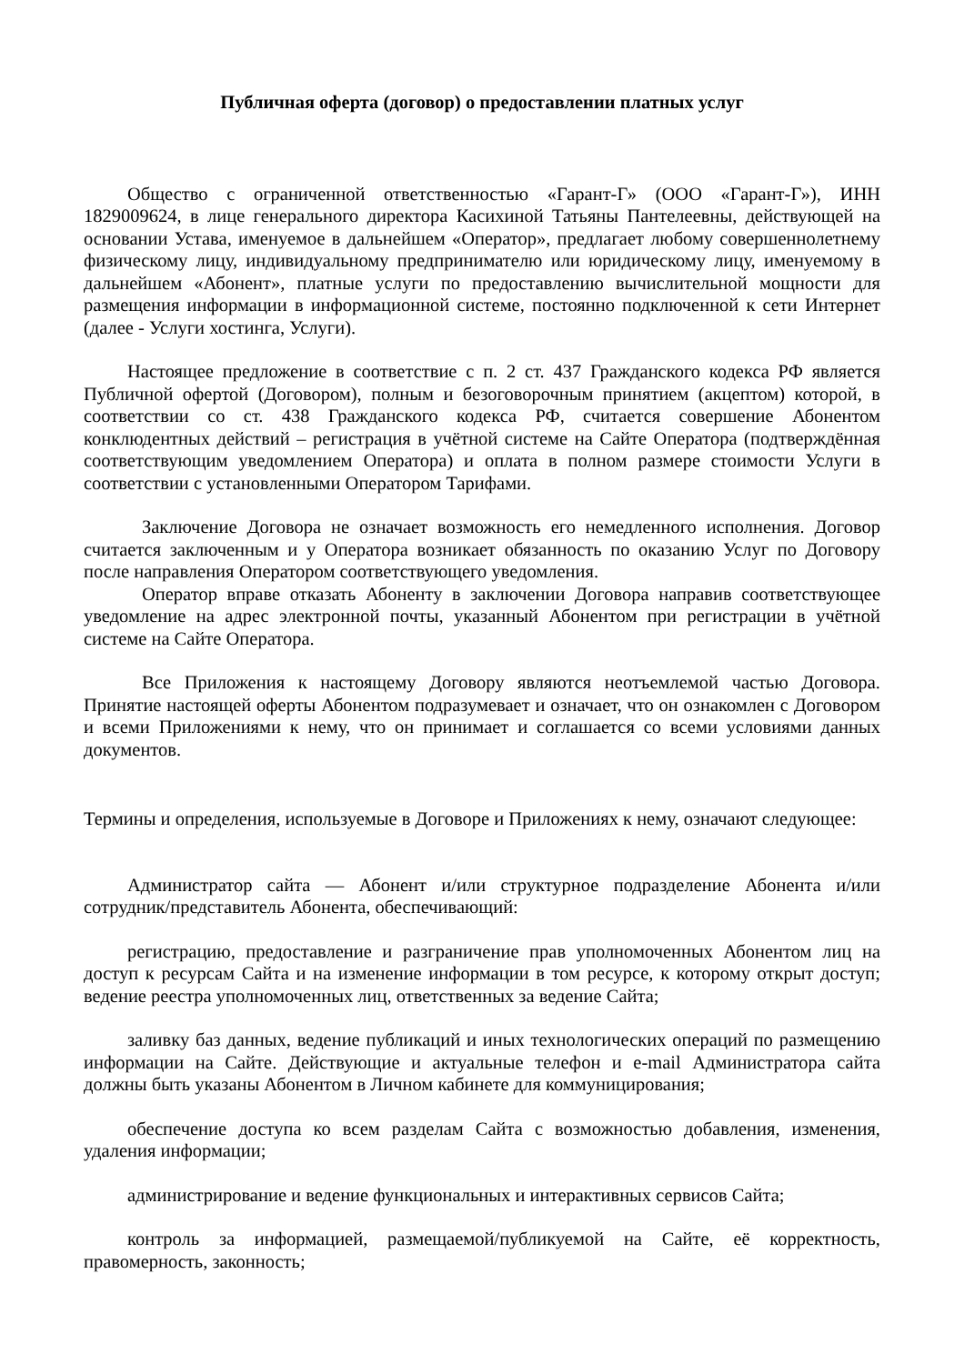Публичная оферта (договор) о предоставлении платных услуг
Общество с ограниченной ответственностью «Гарант-Г» (ООО «Гарант-Г»), ИНН 1829009624, в лице генерального директора Касихиной Татьяны Пантелеевны, действующей на основании Устава, именуемое в дальнейшем «Оператор», предлагает любому совершеннолетнему физическому лицу, индивидуальному предпринимателю или юридическому лицу, именуемому в дальнейшем «Абонент», платные услуги по предоставлению вычислительной мощности для размещения информации в информационной системе, постоянно подключенной к сети Интернет (далее - Услуги хостинга, Услуги).
Настоящее предложение в соответствие с п. 2 ст. 437 Гражданского кодекса РФ является Публичной офертой (Договором), полным и безоговорочным принятием (акцептом) которой, в соответствии со ст. 438 Гражданского кодекса РФ, считается совершение Абонентом конклюдентных действий – регистрация в учётной системе на Сайте Оператора (подтверждённая соответствующим уведомлением Оператора) и оплата в полном размере стоимости Услуги в соответствии с установленными Оператором Тарифами.
Заключение Договора не означает возможность его немедленного исполнения. Договор считается заключенным и у Оператора возникает обязанность по оказанию Услуг по Договору после направления Оператором соответствующего уведомления.
Оператор вправе отказать Абоненту в заключении Договора направив соответствующее уведомление на адрес электронной почты, указанный Абонентом при регистрации в учётной системе на Сайте Оператора.
Все Приложения к настоящему Договору являются неотъемлемой частью Договора. Принятие настоящей оферты Абонентом подразумевает и означает, что он ознакомлен с Договором и всеми Приложениями к нему, что он принимает и соглашается со всеми условиями данных документов.
Термины и определения, используемые в Договоре и Приложениях к нему, означают следующее:
Администратор сайта — Абонент и/или структурное подразделение Абонента и/или сотрудник/представитель Абонента, обеспечивающий:
регистрацию, предоставление и разграничение прав уполномоченных Абонентом лиц на доступ к ресурсам Сайта и на изменение информации в том ресурсе, к которому открыт доступ; ведение реестра уполномоченных лиц, ответственных за ведение Сайта;
заливку баз данных, ведение публикаций и иных технологических операций по размещению информации на Сайте. Действующие и актуальные телефон и e-mail Администратора сайта должны быть указаны Абонентом в Личном кабинете для коммуницирования;
обеспечение доступа ко всем разделам Сайта с возможностью добавления, изменения, удаления информации;
администрирование и ведение функциональных и интерактивных сервисов Сайта;
контроль за информацией, размещаемой/публикуемой на Сайте, её корректность, правомерность, законность;